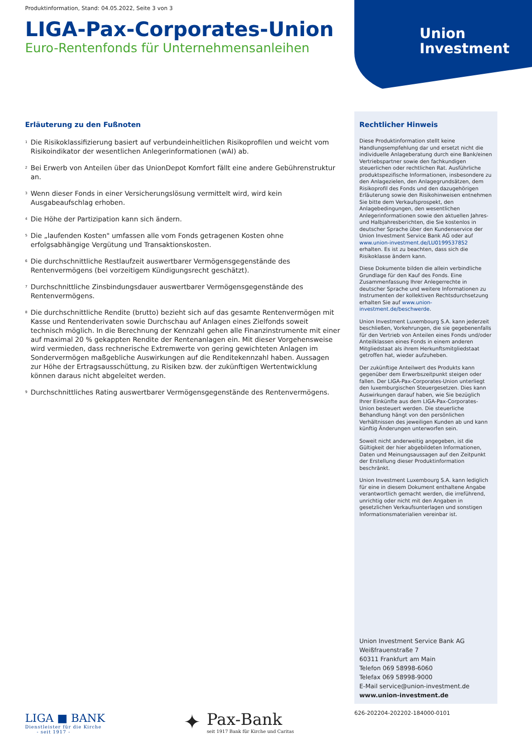Union
Investment
Produktinformation, Stand: 04.05.2022, Seite 3 von 3
LIGA-Pax-Corporates-Union
Euro-Rentenfonds für Unternehmensanleihen
Erläuterung zu den Fußnoten
<sup>1</sup> Die Risikoklassifizierung basiert auf verbundeinheitlichen Risikoprofilen und weicht vom Risikoindikator der wesentlichen Anlegerinformationen (wAI) ab.
<sup>2</sup> Bei Erwerb von Anteilen über das UnionDepot Komfort fällt eine andere Gebührenstruktur an.
<sup>3</sup> Wenn dieser Fonds in einer Versicherungslösung vermittelt wird, wird kein Ausgabeaufschlag erhoben.
<sup>4</sup> Die Höhe der Partizipation kann sich ändern.
<sup>5</sup> Die „laufenden Kosten" umfassen alle vom Fonds getragenen Kosten ohne erfolgsabhängige Vergütung und Transaktionskosten.
<sup>6</sup> Die durchschnittliche Restlaufzeit auswertbarer Vermögensgegenstände des Rentenvermögens (bei vorzeitigem Kündigungsrecht geschätzt).
<sup>7</sup> Durchschnittliche Zinsbindungsdauer auswertbarer Vermögensgegenstände des Rentenvermögens.
<sup>8</sup> Die durchschnittliche Rendite (brutto) bezieht sich auf das gesamte Rentenvermögen mit Kasse und Rentenderivaten sowie Durchschau auf Anlagen eines Zielfonds soweit technisch möglich. In die Berechnung der Kennzahl gehen alle Finanzinstrumente mit einer auf maximal 20 % gekappten Rendite der Rentenanlagen ein. Mit dieser Vorgehensweise wird vermieden, dass rechnerische Extremwerte von gering gewichteten Anlagen im Sondervermögen maßgebliche Auswirkungen auf die Renditekennzahl haben. Aussagen zur Höhe der Ertragsausschüttung, zu Risiken bzw. der zukünftigen Wertentwicklung können daraus nicht abgeleitet werden.
<sup>9</sup> Durchschnittliches Rating auswertbarer Vermögensgegenstände des Rentenvermögens.
Rechtlicher Hinweis
Diese Produktinformation stellt keine Handlungsempfehlung dar und ersetzt nicht die individuelle Anlageberatung durch eine Bank/einen Vertriebspartner sowie den fachkundigen steuerlichen oder rechtlichen Rat. Ausführliche produktspezifische Informationen, insbesondere zu den Anlagezielen, den Anlagegrundsätzen, dem Risikoprofil des Fonds und den dazugehörigen Erläuterung sowie den Risikohinweisen entnehmen Sie bitte dem Verkaufsprospekt, den Anlagebedingungen, den wesentlichen Anlegerinformationen sowie den aktuellen Jahres- und Halbjahresberichten, die Sie kostenlos in deutscher Sprache über den Kundenservice der Union Investment Service Bank AG oder auf www.union-investment.de/LU0199537852 erhalten. Es ist zu beachten, dass sich die Risikoklasse ändern kann.
Diese Dokumente bilden die allein verbindliche Grundlage für den Kauf des Fonds. Eine Zusammenfassung Ihrer Anlegerrechte in deutscher Sprache und weitere Informationen zu Instrumenten der kollektiven Rechtsdurchsetzung erhalten Sie auf www.union-investment.de/beschwerde.
Union Investment Luxembourg S.A. kann jederzeit beschließen, Vorkehrungen, die sie gegebenenfalls für den Vertrieb von Anteilen eines Fonds und/oder Anteilklassen eines Fonds in einem anderen Mitgliedstaat als ihrem Herkunftsmitgliedstaat getroffen hat, wieder aufzuheben.
Der zukünftige Anteilwert des Produkts kann gegenüber dem Erwerbszeitpunkt steigen oder fallen. Der LIGA-Pax-Corporates-Union unterliegt den luxemburgischen Steuergesetzen. Dies kann Auswirkungen darauf haben, wie Sie bezüglich Ihrer Einkünfte aus dem LIGA-Pax-Corporates-Union besteuert werden. Die steuerliche Behandlung hängt von den persönlichen Verhältnissen des jeweiligen Kunden ab und kann künftig Änderungen unterworfen sein.
Soweit nicht anderweitig angegeben, ist die Gültigkeit der hier abgebildeten Informationen, Daten und Meinungsaussagen auf den Zeitpunkt der Erstellung dieser Produktinformation beschränkt.
Union Investment Luxembourg S.A. kann lediglich für eine in diesem Dokument enthaltene Angabe verantwortlich gemacht werden, die irreführend, unrichtig oder nicht mit den Angaben in gesetzlichen Verkaufsunterlagen und sonstigen Informationsmaterialien vereinbar ist.
Union Investment Service Bank AG
Weißfrauenstraße 7
60311 Frankfurt am Main
Telefon 069 58998-6060
Telefax 069 58998-9000
E-Mail service@union-investment.de
www.union-investment.de
626-202204-202202-184000-0101
LIGA ■ BANK
Dienstleister für die Kirche
- seit 1917 -
✦
Pax-Bank
seit 1917 Bank für Kirche und Caritas